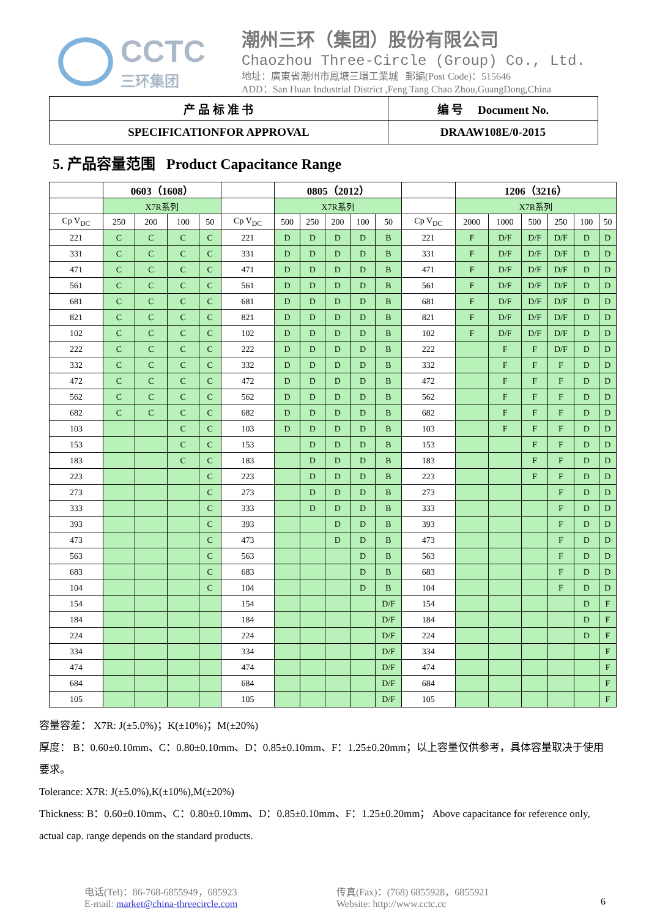CCTC
三环集团
潮州三环（集团）股份有限公司
Chaozhou Three-Circle (Group) Co., Ltd.
地址：廣東省潮州市鳳塘三環工業城 郵編(Post Code)：515646
ADD：San Huan Industrial District ,Feng Tang Chao Zhou,GuangDong,China
| 产 品 标 准 书 | 编 号 Document No. |
| SPECIFICATIONFOR APPROVAL | DRAAW108E/0-2015 |
5. 产品容量范围 Product Capacitance Range
| | 0603（1608） | | | | | 0805（2012） | | | | | | 1206（3216） | | | | | |
| --- | --- | --- | --- | --- | --- | --- | --- | --- | --- | --- | --- | --- | --- | --- | --- | --- | --- |
| | X7R系列 | | | | | X7R系列 | | | | | | X7R系列 | | | | | |
| Cp V<sub>DC</sub> | 250 | 200 | 100 | 50 | Cp V<sub>DC</sub> | 500 | 250 | 200 | 100 | 50 | Cp V<sub>DC</sub> | 2000 | 1000 | 500 | 250 | 100 | 50 |
| 221 | C | C | C | C | 221 | D | D | D | D | B | 221 | F | D/F | D/F | D/F | D | D |
| 331 | C | C | C | C | 331 | D | D | D | D | B | 331 | F | D/F | D/F | D/F | D | D |
| 471 | C | C | C | C | 471 | D | D | D | D | B | 471 | F | D/F | D/F | D/F | D | D |
| 561 | C | C | C | C | 561 | D | D | D | D | B | 561 | F | D/F | D/F | D/F | D | D |
| 681 | C | C | C | C | 681 | D | D | D | D | B | 681 | F | D/F | D/F | D/F | D | D |
| 821 | C | C | C | C | 821 | D | D | D | D | B | 821 | F | D/F | D/F | D/F | D | D |
| 102 | C | C | C | C | 102 | D | D | D | D | B | 102 | F | D/F | D/F | D/F | D | D |
| 222 | C | C | C | C | 222 | D | D | D | D | B | 222 | | F | F | D/F | D | D |
| 332 | C | C | C | C | 332 | D | D | D | D | B | 332 | | F | F | F | D | D |
| 472 | C | C | C | C | 472 | D | D | D | D | B | 472 | | F | F | F | D | D |
| 562 | C | C | C | C | 562 | D | D | D | D | B | 562 | | F | F | F | D | D |
| 682 | C | C | C | C | 682 | D | D | D | D | B | 682 | | F | F | F | D | D |
| 103 | | | C | C | 103 | D | D | D | D | B | 103 | | F | F | F | D | D |
| 153 | | | C | C | 153 | | D | D | D | B | 153 | | | F | F | D | D |
| 183 | | | C | C | 183 | | D | D | D | B | 183 | | | F | F | D | D |
| 223 | | | | C | 223 | | D | D | D | B | 223 | | | F | F | D | D |
| 273 | | | | C | 273 | | D | D | D | B | 273 | | | | F | D | D |
| 333 | | | | C | 333 | | D | D | D | B | 333 | | | | F | D | D |
| 393 | | | | C | 393 | | | D | D | B | 393 | | | | F | D | D |
| 473 | | | | C | 473 | | | D | D | B | 473 | | | | F | D | D |
| 563 | | | | C | 563 | | | | D | B | 563 | | | | F | D | D |
| 683 | | | | C | 683 | | | | D | B | 683 | | | | F | D | D |
| 104 | | | | C | 104 | | | | D | B | 104 | | | | F | D | D |
| 154 | | | | | 154 | | | | | D/F | 154 | | | | | D | F |
| 184 | | | | | 184 | | | | | D/F | 184 | | | | | D | F |
| 224 | | | | | 224 | | | | | D/F | 224 | | | | | D | F |
| 334 | | | | | 334 | | | | | D/F | 334 | | | | | | F |
| 474 | | | | | 474 | | | | | D/F | 474 | | | | | | F |
| 684 | | | | | 684 | | | | | D/F | 684 | | | | | | F |
| 105 | | | | | 105 | | | | | D/F | 105 | | | | | | F |
容量容差： X7R: J(±5.0%)；K(±10%)；M(±20%)
厚度： B：0.60±0.10mm、C：0.80±0.10mm、D：0.85±0.10mm、F：1.25±0.20mm；以上容量仅供参考，具体容量取决于使用要求。
Tolerance: X7R: J(±5.0%),K(±10%),M(±20%)
Thickness: B：0.60±0.10mm、C：0.80±0.10mm、D：0.85±0.10mm、F：1.25±0.20mm； Above capacitance for reference only, actual cap. range depends on the standard products.
电话(Tel)：86-768-6855949，685923
E-mail: market@china-threecircle.com
传真(Fax)：(768) 6855928，6855921
Website: http://www.cctc.cc
6